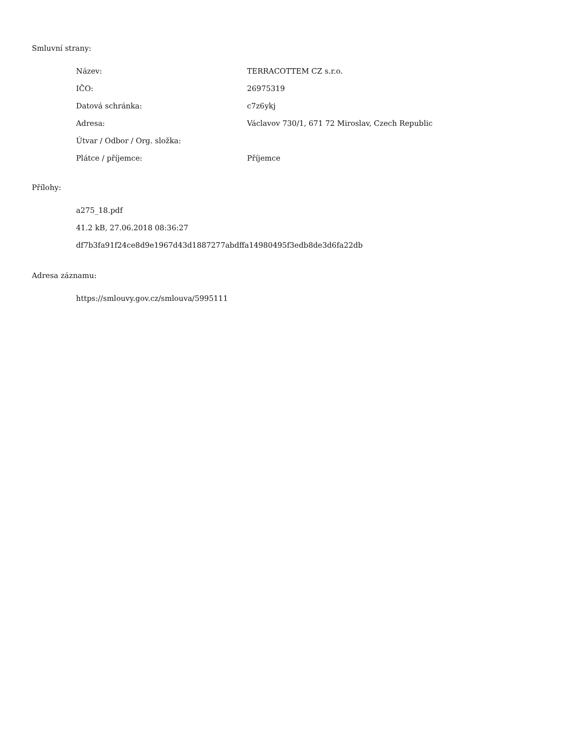Smluvní strany:
| Název: | TERRACOTTEM CZ s.r.o. |
| IČO: | 26975319 |
| Datová schránka: | c7z6ykj |
| Adresa: | Václavov 730/1, 671 72 Miroslav, Czech Republic |
| Útvar / Odbor / Org. složka: | |
| Plátce / příjemce: | Příjemce |
Přílohy:
a275_18.pdf
41.2 kB, 27.06.2018 08:36:27
df7b3fa91f24ce8d9e1967d43d1887277abdffa14980495f3edb8de3d6fa22db
Adresa záznamu:
https://smlouvy.gov.cz/smlouva/5995111